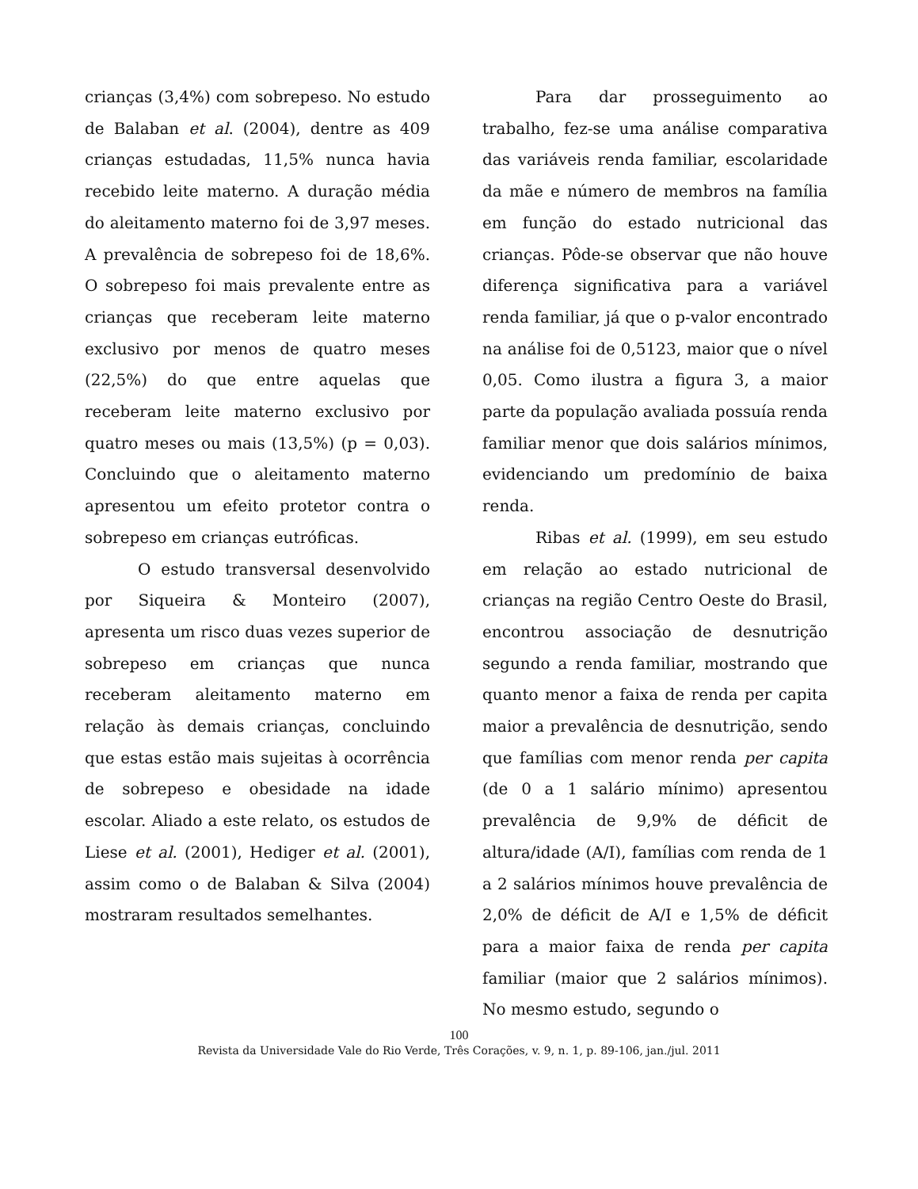crianças (3,4%) com sobrepeso. No estudo de Balaban et al. (2004), dentre as 409 crianças estudadas, 11,5% nunca havia recebido leite materno. A duração média do aleitamento materno foi de 3,97 meses. A prevalência de sobrepeso foi de 18,6%. O sobrepeso foi mais prevalente entre as crianças que receberam leite materno exclusivo por menos de quatro meses (22,5%) do que entre aquelas que receberam leite materno exclusivo por quatro meses ou mais (13,5%) (p = 0,03). Concluindo que o aleitamento materno apresentou um efeito protetor contra o sobrepeso em crianças eutróficas.
O estudo transversal desenvolvido por Siqueira & Monteiro (2007), apresenta um risco duas vezes superior de sobrepeso em crianças que nunca receberam aleitamento materno em relação às demais crianças, concluindo que estas estão mais sujeitas à ocorrência de sobrepeso e obesidade na idade escolar. Aliado a este relato, os estudos de Liese et al. (2001), Hediger et al. (2001), assim como o de Balaban & Silva (2004) mostraram resultados semelhantes.
Para dar prosseguimento ao trabalho, fez-se uma análise comparativa das variáveis renda familiar, escolaridade da mãe e número de membros na família em função do estado nutricional das crianças. Pôde-se observar que não houve diferença significativa para a variável renda familiar, já que o p-valor encontrado na análise foi de 0,5123, maior que o nível 0,05. Como ilustra a figura 3, a maior parte da população avaliada possuía renda familiar menor que dois salários mínimos, evidenciando um predomínio de baixa renda.
Ribas et al. (1999), em seu estudo em relação ao estado nutricional de crianças na região Centro Oeste do Brasil, encontrou associação de desnutrição segundo a renda familiar, mostrando que quanto menor a faixa de renda per capita maior a prevalência de desnutrição, sendo que famílias com menor renda per capita (de 0 a 1 salário mínimo) apresentou prevalência de 9,9% de déficit de altura/idade (A/I), famílias com renda de 1 a 2 salários mínimos houve prevalência de 2,0% de déficit de A/I e 1,5% de déficit para a maior faixa de renda per capita familiar (maior que 2 salários mínimos). No mesmo estudo, segundo o
100
Revista da Universidade Vale do Rio Verde, Três Corações, v. 9, n. 1, p. 89-106, jan./jul. 2011